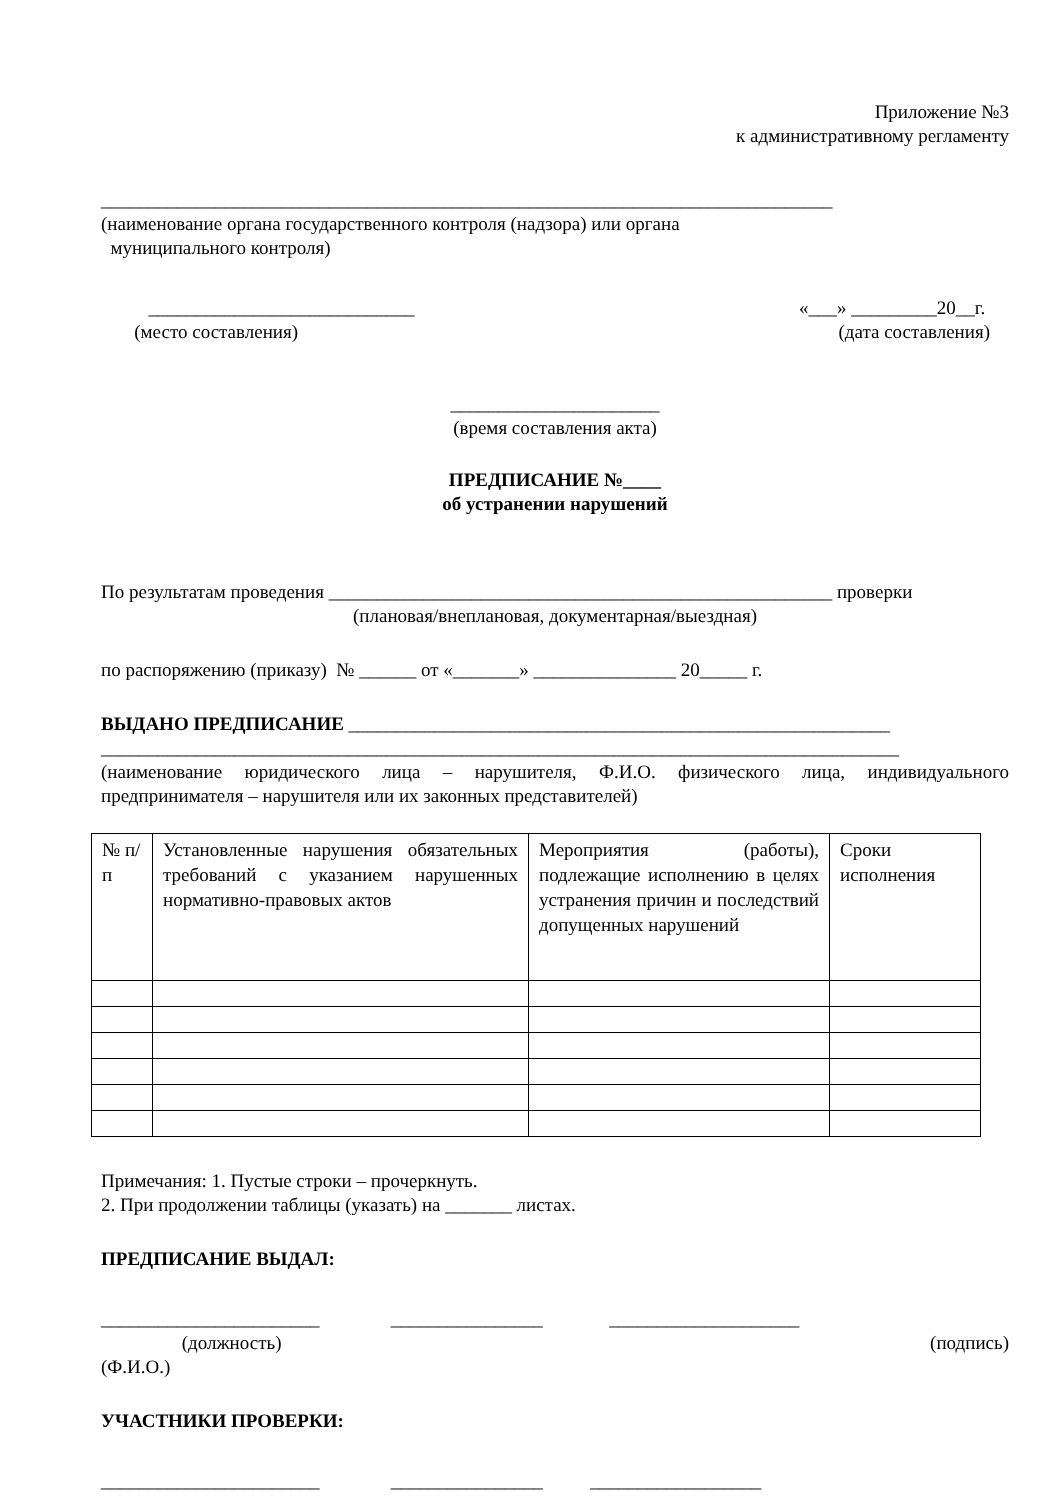Приложение №3
к административному регламенту
_____________________________________________________________________________
(наименование органа государственного контроля (надзора) или органа
муниципального контроля)
____________________________ «___» _________20__г.
(место составления) (дата составления)
______________________
(время составления акта)
ПРЕДПИСАНИЕ №____
об устранении нарушений
По результатам проведения _____________________________________________________ проверки
(плановая/внеплановая, документарная/выездная)
по распоряжению (приказу) № ______ от «_______» _______________ 20_____ г.
ВЫДАНО ПРЕДПИСАНИЕ _________________________________________________________
____________________________________________________________________________________
(наименование юридического лица – нарушителя, Ф.И.О. физического лица, индивидуального предпринимателя – нарушителя или их законных представителей)
| № п/п | Установленные нарушения обязательных требований с указанием нарушенных нормативно-правовых актов | Мероприятия (работы), подлежащие исполнению в целях устранения причин и последствий допущенных нарушений | Сроки исполнения |
Примечания: 1. Пустые строки – прочеркнуть.
2. При продолжении таблицы (указать) на _______ листах.
ПРЕДПИСАНИЕ ВЫДАЛ:
_______________________ ________________ ____________________
(должность) (подпись)
(Ф.И.О.)
УЧАСТНИКИ ПРОВЕРКИ:
_______________________ ________________ __________________